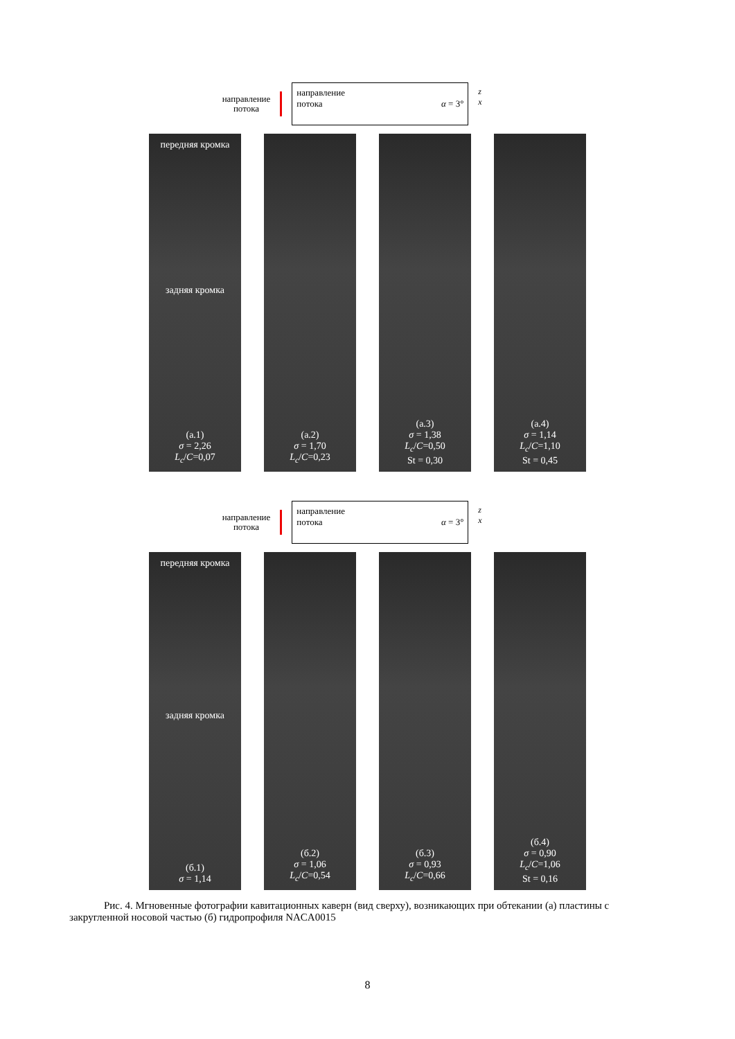направление
потока
направление
потока
α = 3°
z
x
передняя кромка
задняя кромка
(а.1)
σ = 2,26
L<sub>c</sub>/C=0,07
(а.2)
σ = 1,70
L<sub>c</sub>/C=0,23
(а.3)
σ = 1,38
L<sub>c</sub>/C=0,50
St = 0,30
(а.4)
σ = 1,14
L<sub>c</sub>/C=1,10
St = 0,45
направление
потока
направление
потока
α = 3°
z
x
передняя кромка
задняя кромка
(б.1)
σ = 1,14
(б.2)
σ = 1,06
L<sub>c</sub>/C=0,54
(б.3)
σ = 0,93
L<sub>c</sub>/C=0,66
(б.4)
σ = 0,90
L<sub>c</sub>/C=1,06
St = 0,16
Рис. 4. Мгновенные фотографии кавитационных каверн (вид сверху), возникающих при обтекании (а) пластины с закругленной носовой частью (б) гидропрофиля NACA0015
8